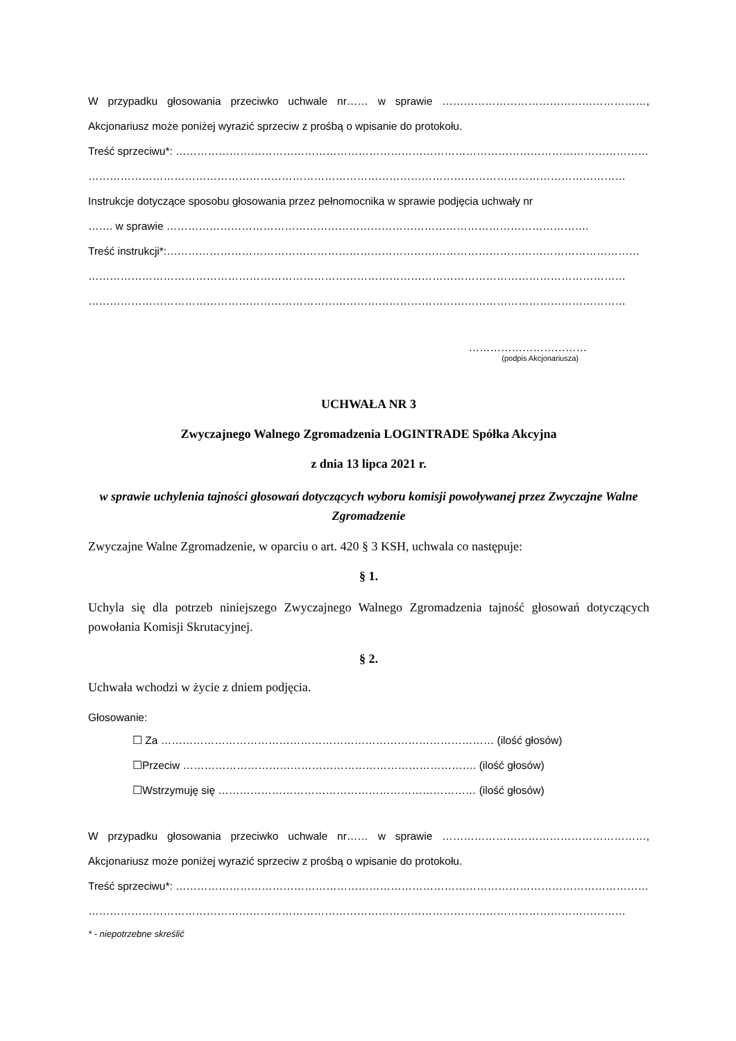W przypadku głosowania przeciwko uchwale nr…… w sprawie …………………………………………………,
Akcjonariusz może poniżej wyrazić sprzeciw z prośbą o wpisanie do protokołu.
Treść sprzeciwu*: ……………………………………………………………………………………………………………………
……………………………………………………………………………………………………………………………………
Instrukcje dotyczące sposobu głosowania przez pełnomocnika w sprawie podjęcia uchwały nr
……. w sprawie ……………………………………………………………………………………………………….
Treść instrukcji*:……………………………………………………………………………………………………………………
……………………………………………………………………………………………………………………………………
……………………………………………………………………………………………………………………………………
……………………………
(podpis Akcjonariusza)
UCHWAŁA NR 3
Zwyczajnego Walnego Zgromadzenia LOGINTRADE Spółka Akcyjna
z dnia 13 lipca 2021 r.
w sprawie uchylenia tajności głosowań dotyczących wyboru komisji powoływanej przez Zwyczajne Walne Zgromadzenie
Zwyczajne Walne Zgromadzenie, w oparciu o art. 420 § 3 KSH, uchwala co następuje:
§ 1.
Uchyla się dla potrzeb niniejszego Zwyczajnego Walnego Zgromadzenia tajność głosowań dotyczących powołania Komisji Skrutacyjnej.
§ 2.
Uchwała wchodzi w życie z dniem podjęcia.
Głosowanie:
☐ Za ………………………………………………………………………………… (ilość głosów)
☐Przeciw ………………………………………………………………………. (ilość głosów)
☐Wstrzymuję się ……………………………………………………………… (ilość głosów)
W przypadku głosowania przeciwko uchwale nr…… w sprawie …………………………………………………,
Akcjonariusz może poniżej wyrazić sprzeciw z prośbą o wpisanie do protokołu.
Treść sprzeciwu*: ……………………………………………………………………………………………………………………
……………………………………………………………………………………………………………………………………
* - niepotrzebne skreślić